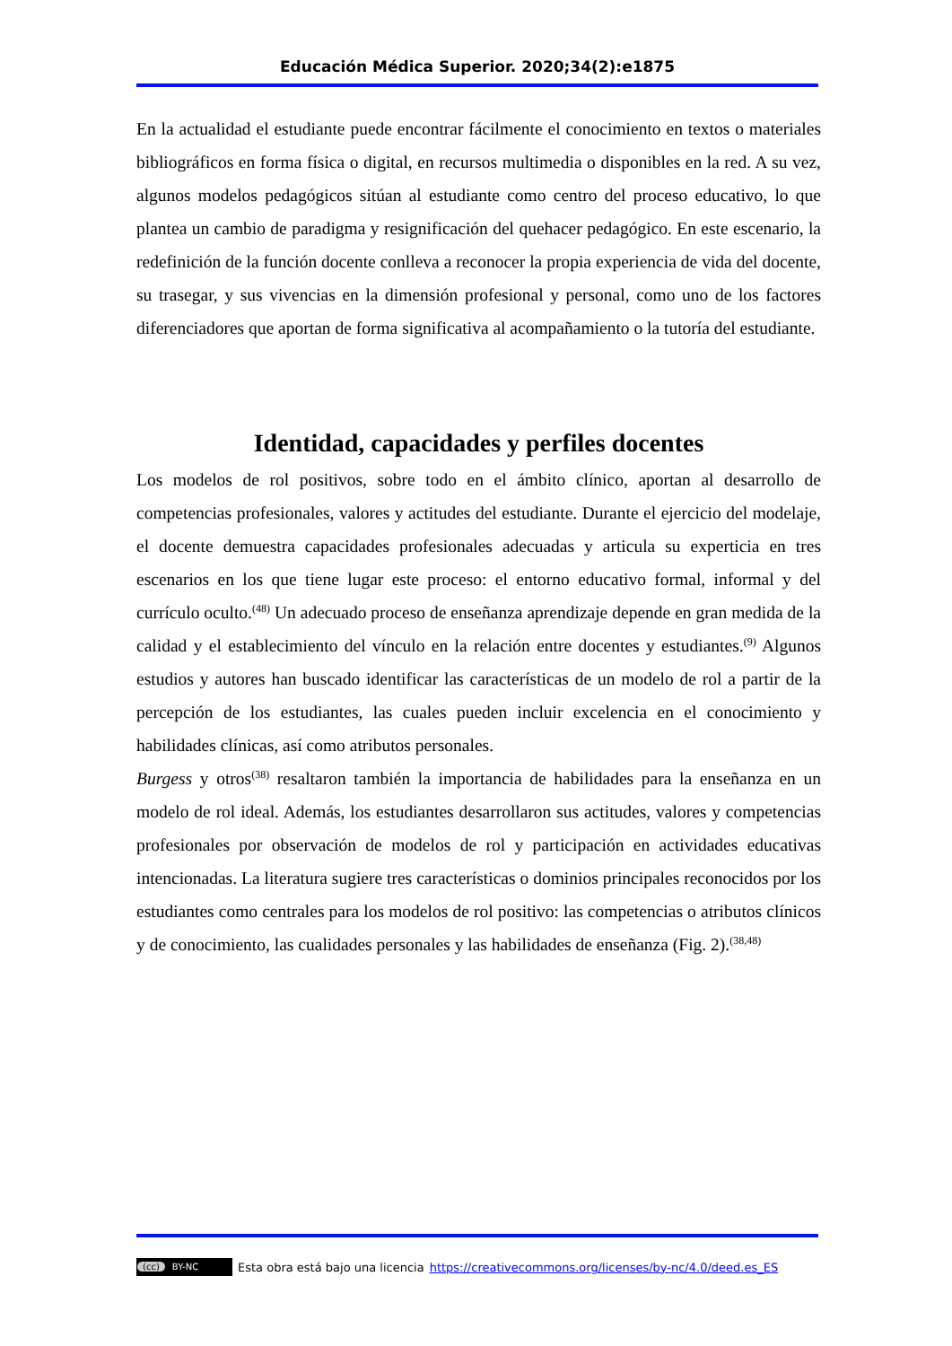Educación Médica Superior. 2020;34(2):e1875
En la actualidad el estudiante puede encontrar fácilmente el conocimiento en textos o materiales bibliográficos en forma física o digital, en recursos multimedia o disponibles en la red. A su vez, algunos modelos pedagógicos sitúan al estudiante como centro del proceso educativo, lo que plantea un cambio de paradigma y resignificación del quehacer pedagógico. En este escenario, la redefinición de la función docente conlleva a reconocer la propia experiencia de vida del docente, su trasegar, y sus vivencias en la dimensión profesional y personal, como uno de los factores diferenciadores que aportan de forma significativa al acompañamiento o la tutoría del estudiante.
Identidad, capacidades y perfiles docentes
Los modelos de rol positivos, sobre todo en el ámbito clínico, aportan al desarrollo de competencias profesionales, valores y actitudes del estudiante. Durante el ejercicio del modelaje, el docente demuestra capacidades profesionales adecuadas y articula su experticia en tres escenarios en los que tiene lugar este proceso: el entorno educativo formal, informal y del currículo oculto.<sup>(48)</sup> Un adecuado proceso de enseñanza aprendizaje depende en gran medida de la calidad y el establecimiento del vínculo en la relación entre docentes y estudiantes.<sup>(9)</sup> Algunos estudios y autores han buscado identificar las características de un modelo de rol a partir de la percepción de los estudiantes, las cuales pueden incluir excelencia en el conocimiento y habilidades clínicas, así como atributos personales.
Burgess y otros<sup>(38)</sup> resaltaron también la importancia de habilidades para la enseñanza en un modelo de rol ideal. Además, los estudiantes desarrollaron sus actitudes, valores y competencias profesionales por observación de modelos de rol y participación en actividades educativas intencionadas. La literatura sugiere tres características o dominios principales reconocidos por los estudiantes como centrales para los modelos de rol positivo: las competencias o atributos clínicos y de conocimiento, las cualidades personales y las habilidades de enseñanza (Fig. 2).<sup>(38,48)</sup>
(cc) BY-NC Esta obra está bajo una licencia https://creativecommons.org/licenses/by-nc/4.0/deed.es_ES